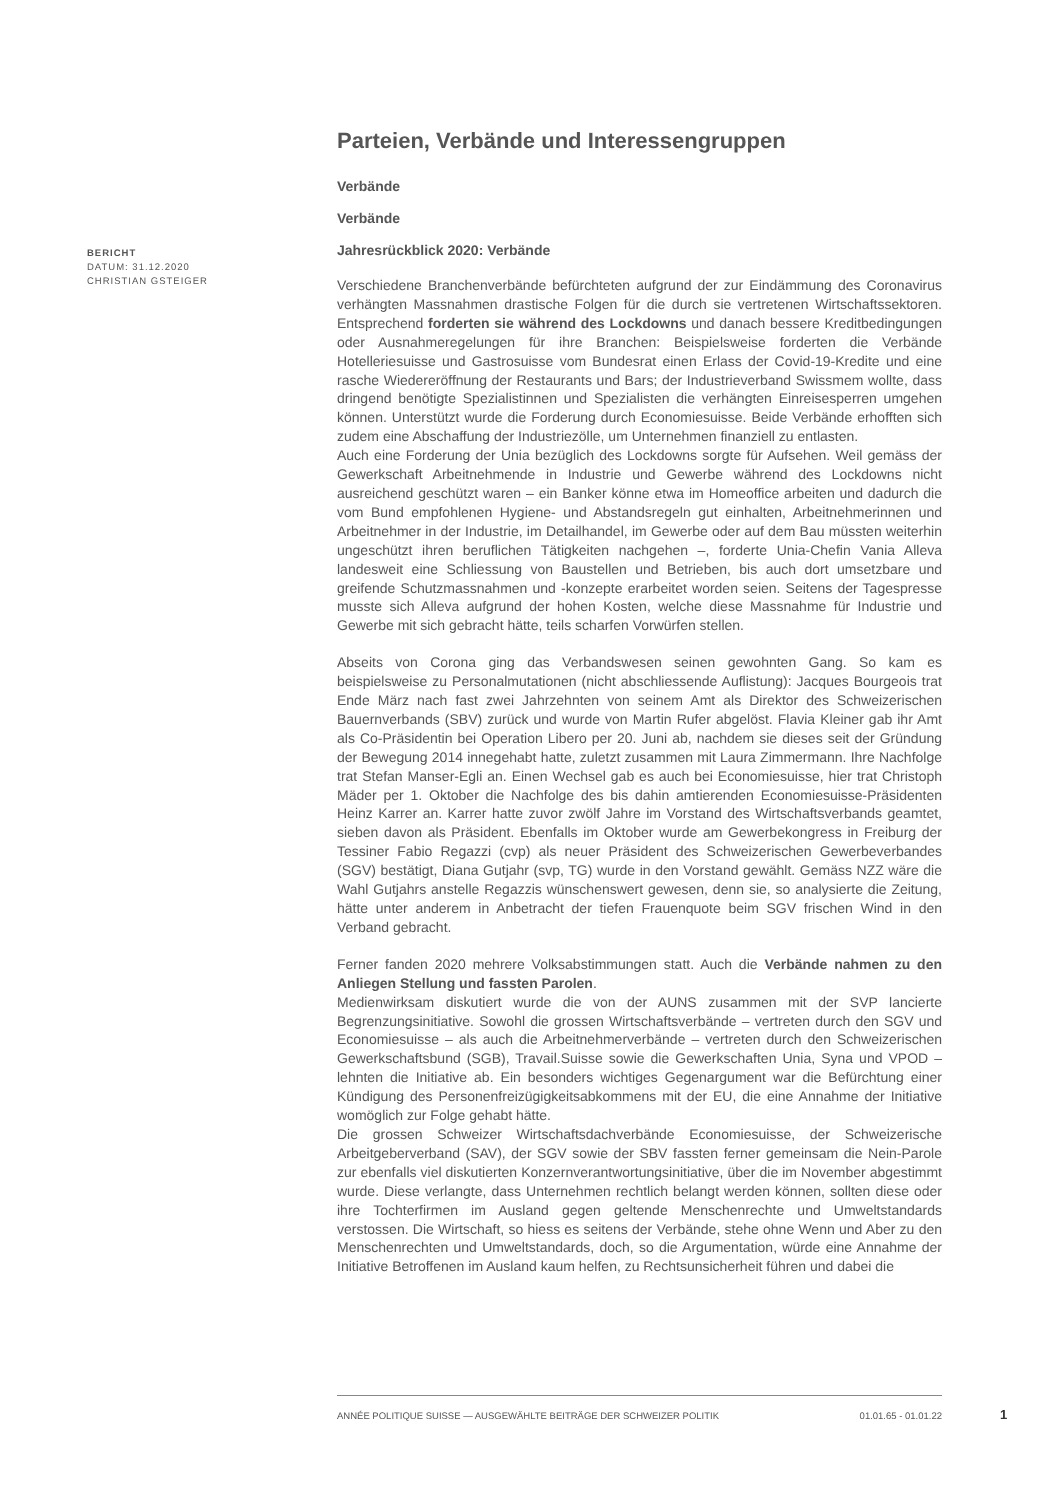BERICHT
DATUM: 31.12.2020
CHRISTIAN GSTEIGER
Parteien, Verbände und Interessengruppen
Verbände
Verbände
Jahresrückblick 2020: Verbände
Verschiedene Branchenverbände befürchteten aufgrund der zur Eindämmung des Coronavirus verhängten Massnahmen drastische Folgen für die durch sie vertretenen Wirtschaftssektoren. Entsprechend forderten sie während des Lockdowns und danach bessere Kreditbedingungen oder Ausnahmeregelungen für ihre Branchen: Beispielsweise forderten die Verbände Hotelleriesuisse und Gastrosuisse vom Bundesrat einen Erlass der Covid-19-Kredite und eine rasche Wiedereröffnung der Restaurants und Bars; der Industrieverband Swissmem wollte, dass dringend benötigte Spezialistinnen und Spezialisten die verhängten Einreisesperren umgehen können. Unterstützt wurde die Forderung durch Economiesuisse. Beide Verbände erhofften sich zudem eine Abschaffung der Industriezölle, um Unternehmen finanziell zu entlasten.
Auch eine Forderung der Unia bezüglich des Lockdowns sorgte für Aufsehen. Weil gemäss der Gewerkschaft Arbeitnehmende in Industrie und Gewerbe während des Lockdowns nicht ausreichend geschützt waren – ein Banker könne etwa im Homeoffice arbeiten und dadurch die vom Bund empfohlenen Hygiene- und Abstandsregeln gut einhalten, Arbeitnehmerinnen und Arbeitnehmer in der Industrie, im Detailhandel, im Gewerbe oder auf dem Bau müssten weiterhin ungeschützt ihren beruflichen Tätigkeiten nachgehen –, forderte Unia-Chefin Vania Alleva landesweit eine Schliessung von Baustellen und Betrieben, bis auch dort umsetzbare und greifende Schutzmassnahmen und -konzepte erarbeitet worden seien. Seitens der Tagespresse musste sich Alleva aufgrund der hohen Kosten, welche diese Massnahme für Industrie und Gewerbe mit sich gebracht hätte, teils scharfen Vorwürfen stellen.
Abseits von Corona ging das Verbandswesen seinen gewohnten Gang. So kam es beispielsweise zu Personalmutationen (nicht abschliessende Auflistung): Jacques Bourgeois trat Ende März nach fast zwei Jahrzehnten von seinem Amt als Direktor des Schweizerischen Bauernverbands (SBV) zurück und wurde von Martin Rufer abgelöst. Flavia Kleiner gab ihr Amt als Co-Präsidentin bei Operation Libero per 20. Juni ab, nachdem sie dieses seit der Gründung der Bewegung 2014 innegehabt hatte, zuletzt zusammen mit Laura Zimmermann. Ihre Nachfolge trat Stefan Manser-Egli an. Einen Wechsel gab es auch bei Economiesuisse, hier trat Christoph Mäder per 1. Oktober die Nachfolge des bis dahin amtierenden Economiesuisse-Präsidenten Heinz Karrer an. Karrer hatte zuvor zwölf Jahre im Vorstand des Wirtschaftsverbands geamtet, sieben davon als Präsident. Ebenfalls im Oktober wurde am Gewerbekongress in Freiburg der Tessiner Fabio Regazzi (cvp) als neuer Präsident des Schweizerischen Gewerbeverbandes (SGV) bestätigt, Diana Gutjahr (svp, TG) wurde in den Vorstand gewählt. Gemäss NZZ wäre die Wahl Gutjahrs anstelle Regazzis wünschenswert gewesen, denn sie, so analysierte die Zeitung, hätte unter anderem in Anbetracht der tiefen Frauenquote beim SGV frischen Wind in den Verband gebracht.
Ferner fanden 2020 mehrere Volksabstimmungen statt. Auch die Verbände nahmen zu den Anliegen Stellung und fassten Parolen.
Medienwirksam diskutiert wurde die von der AUNS zusammen mit der SVP lancierte Begrenzungsinitiative. Sowohl die grossen Wirtschaftsverbände – vertreten durch den SGV und Economiesuisse – als auch die Arbeitnehmerverbände – vertreten durch den Schweizerischen Gewerkschaftsbund (SGB), Travail.Suisse sowie die Gewerkschaften Unia, Syna und VPOD – lehnten die Initiative ab. Ein besonders wichtiges Gegenargument war die Befürchtung einer Kündigung des Personenfreizügigkeitsabkommens mit der EU, die eine Annahme der Initiative womöglich zur Folge gehabt hätte.
Die grossen Schweizer Wirtschaftsdachverbände Economiesuisse, der Schweizerische Arbeitgeberverband (SAV), der SGV sowie der SBV fassten ferner gemeinsam die Nein-Parole zur ebenfalls viel diskutierten Konzernverantwortungsinitiative, über die im November abgestimmt wurde. Diese verlangte, dass Unternehmen rechtlich belangt werden können, sollten diese oder ihre Tochterfirmen im Ausland gegen geltende Menschenrechte und Umweltstandards verstossen. Die Wirtschaft, so hiess es seitens der Verbände, stehe ohne Wenn und Aber zu den Menschenrechten und Umweltstandards, doch, so die Argumentation, würde eine Annahme der Initiative Betroffenen im Ausland kaum helfen, zu Rechtsunsicherheit führen und dabei die
ANNÉE POLITIQUE SUISSE — AUSGEWÄHLTE BEITRÄGE DER SCHWEIZER POLITIK 01.01.65 - 01.01.22
1